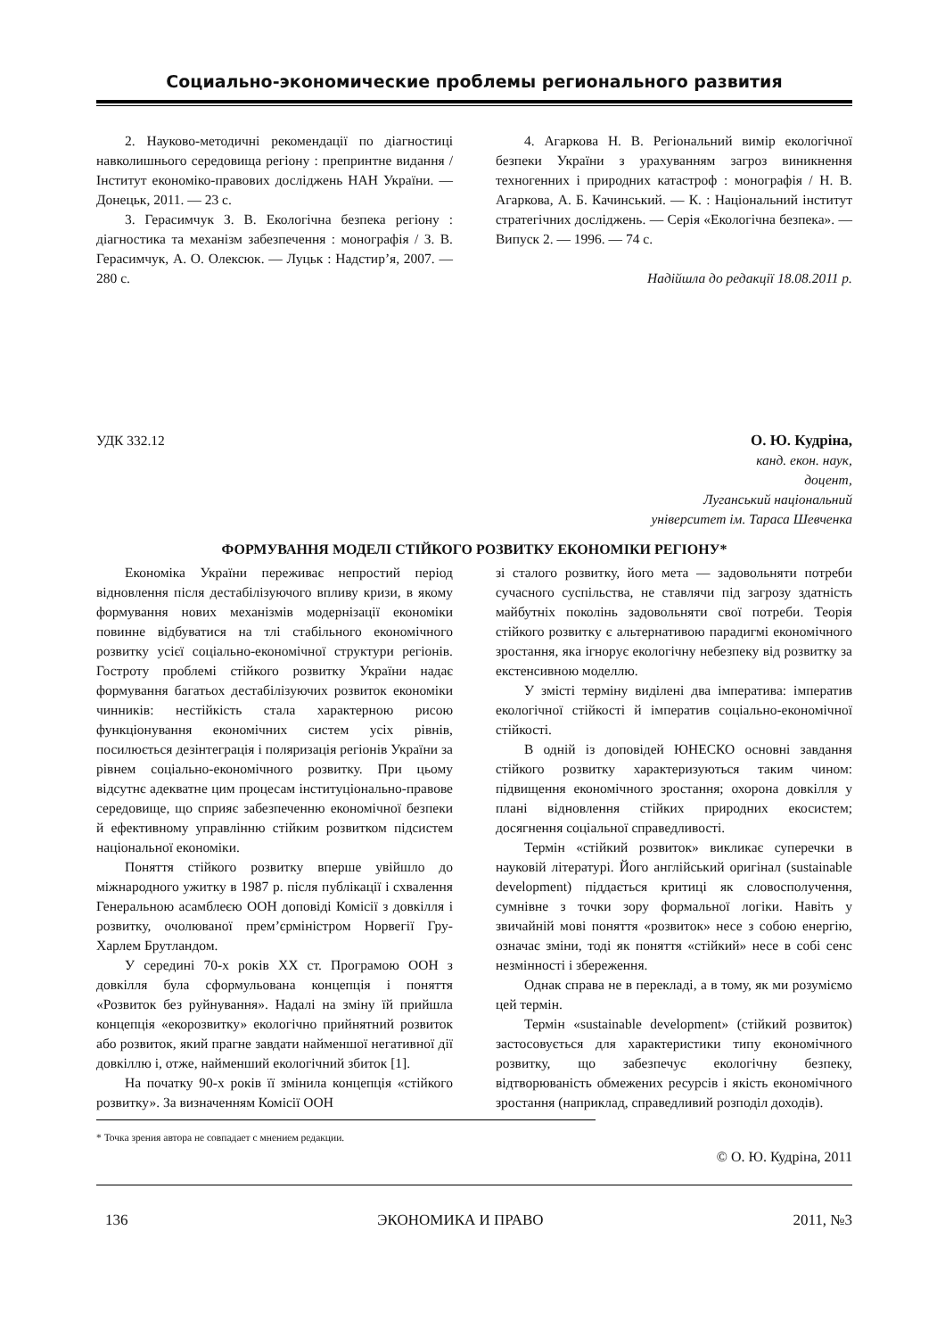Социально-экономические проблемы регионального развития
2. Науково-методичні рекомендації по діагностиці навколишнього середовища регіону : препринтне видання / Інститут економіко-правових досліджень НАН України. — Донецьк, 2011. — 23 с.
3. Герасимчук З. В. Екологічна безпека регіону : діагностика та механізм забезпечення : монографія / З. В. Герасимчук, А. О. Олексюк. — Луцьк : Надстир’я, 2007. — 280 с.
4. Агаркова Н. В. Регіональний вимір екологічної безпеки України з урахуванням загроз виникнення техногенних і природних катастроф : монографія / Н. В. Агаркова, А. Б. Качинський. — К. : Національний інститут стратегічних досліджень. — Серія «Екологічна безпека». — Випуск 2. — 1996. — 74 с.
Надійшла до редакції 18.08.2011 р.
УДК 332.12 О. Ю. Кудріна,
канд. екон. наук,
доцент,
Луганський національний
університет ім. Тараса Шевченка
ФОРМУВАННЯ МОДЕЛІ СТІЙКОГО РОЗВИТКУ ЕКОНОМІКИ РЕГІОНУ*
Економіка України переживає непростий період відновлення після дестабілізуючого впливу кризи, в якому формування нових механізмів модернізації економіки повинне відбуватися на тлі стабільного економічного розвитку усієї соціально-економічної структури регіонів. Гостроту проблемі стійкого розвитку України надає формування багатьох дестабілізуючих розвиток економіки чинників: нестійкість стала характерною рисою функціонування економічних систем усіх рівнів, посилюється дезінтеграція і поляризація регіонів України за рівнем соціально-економічного розвитку. При цьому відсутнє адекватне цим процесам інституціонально-правове середовище, що сприяє забезпеченню економічної безпеки й ефективному управлінню стійким розвитком підсистем національної економіки.
Поняття стійкого розвитку вперше увійшло до міжнародного ужитку в 1987 р. після публікації і схвалення Генеральною асамблеєю ООН доповіді Комісії з довкілля і розвитку, очолюваної прем’єрміністром Норвегії Гру-Харлем Брутландом.
У середині 70-х років ХХ ст. Програмою ООН з довкілля була сформульована концепція і поняття «Розвиток без руйнування». Надалі на зміну їй прийшла концепція «екорозвитку» екологічно прийнятний розвиток або розвиток, який прагне завдати найменшої негативної дії довкіллю і, отже, найменший екологічний збиток [1].
На початку 90-х років її змінила концепція «стійкого розвитку». За визначенням Комісії ООН
зі сталого розвитку, його мета — задовольняти потреби сучасного суспільства, не ставлячи під загрозу здатність майбутніх поколінь задовольняти свої потреби. Теорія стійкого розвитку є альтернативою парадигмі економічного зростання, яка ігнорує екологічну небезпеку від розвитку за екстенсивною моделлю.
У змісті терміну виділені два імператива: імператив екологічної стійкості й імператив соціально-економічної стійкості.
В одній із доповідей ЮНЕСКО основні завдання стійкого розвитку характеризуються таким чином: підвищення економічного зростання; охорона довкілля у плані відновлення стійких природних екосистем; досягнення соціальної справедливості.
Термін «стійкий розвиток» викликає суперечки в науковій літературі. Його англійський оригінал (sustainable development) піддається критиці як словосполучення, сумнівне з точки зору формальної логіки. Навіть у звичайній мові поняття «розвиток» несе з собою енергію, означає зміни, тоді як поняття «стійкий» несе в собі сенс незмінності і збереження.
Однак справа не в перекладі, а в тому, як ми розуміємо цей термін.
Термін «sustainable development» (стійкий розвиток) застосовується для характеристики типу економічного розвитку, що забезпечує екологічну безпеку, відтворюваність обмежених ресурсів і якість економічного зростання (наприклад, справедливий розподіл доходів).
* Точка зрения автора не совпадает с мнением редакции.
© О. Ю. Кудріна, 2011
136 ЭКОНОМИКА И ПРАВО 2011, №3